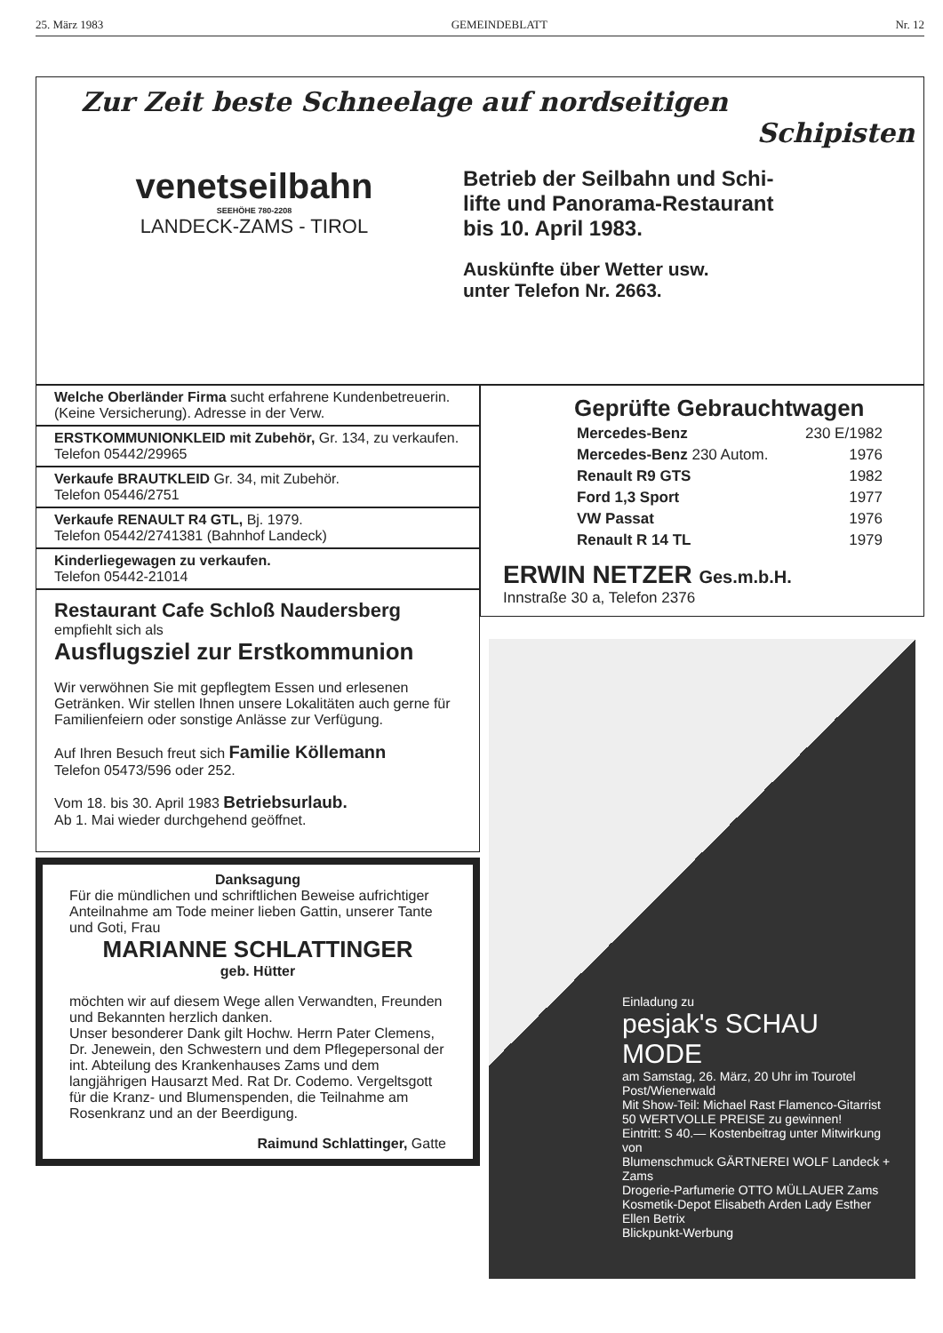25. März 1983 GEMEINDEBLATT Nr. 12
Zur Zeit beste Schneelage auf nordseitigen
Schipisten
venetseilbahn
SEEHÖHE 780-2208
LANDECK-ZAMS - TIROL
Betrieb der Seilbahn und Schi-
lifte und Panorama-Restaurant
bis 10. April 1983.
Auskünfte über Wetter usw.
unter Telefon Nr. 2663.
Welche Oberländer Firma sucht erfahrene Kundenbetreuerin. (Keine Versicherung). Adresse in der Verw.
ERSTKOMMUNIONKLEID mit Zubehör, Gr. 134, zu verkaufen. Telefon 05442/29965
Verkaufe BRAUTKLEID Gr. 34, mit Zubehör.
Telefon 05446/2751
Verkaufe RENAULT R4 GTL, Bj. 1979.
Telefon 05442/2741381 (Bahnhof Landeck)
Kinderliegewagen zu verkaufen.
Telefon 05442-21014
Restaurant Cafe Schloß Naudersberg
empfiehlt sich als
Ausflugsziel zur Erstkommunion
Wir verwöhnen Sie mit gepflegtem Essen und erlesenen Getränken. Wir stellen Ihnen unsere Lokalitäten auch gerne für Familienfeiern oder sonstige Anlässe zur Verfügung.
Auf Ihren Besuch freut sich Familie Köllemann
Telefon 05473/596 oder 252.
Vom 18. bis 30. April 1983 Betriebsurlaub.
Ab 1. Mai wieder durchgehend geöffnet.
Danksagung
Für die mündlichen und schriftlichen Beweise aufrichtiger Anteilnahme am Tode meiner lieben Gattin, unserer Tante und Goti, Frau
MARIANNE SCHLATTINGER
geb. Hütter
möchten wir auf diesem Wege allen Verwandten, Freunden und Bekannten herzlich danken.
Unser besonderer Dank gilt Hochw. Herrn Pater Clemens, Dr. Jenewein, den Schwestern und dem Pflegepersonal der int. Abteilung des Krankenhauses Zams und dem langjährigen Hausarzt Med. Rat Dr. Codemo. Vergeltsgott für die Kranz- und Blumenspenden, die Teilnahme am Rosenkranz und an der Beerdigung.
Raimund Schlattinger, Gatte
Geprüfte Gebrauchtwagen
| Mercedes-Benz | 230 E/1982 |
| Mercedes-Benz 230 Autom. | 1976 |
| Renault R9 GTS | 1982 |
| Ford 1,3 Sport | 1977 |
| VW Passat | 1976 |
| Renault R 14 TL | 1979 |
ERWIN NETZER Ges.m.b.H.
Innstraße 30 a, Telefon 2376
Einladung zu
pesjak's SCHAU MODE
am Samstag, 26. März, 20 Uhr im Tourotel Post/Wienerwald
Mit Show-Teil: Michael Rast Flamenco-Gitarrist
50 WERTVOLLE PREISE zu gewinnen!
Eintritt: S 40.— Kostenbeitrag unter Mitwirkung von
Blumenschmuck GÄRTNEREI WOLF Landeck + Zams
Drogerie-Parfumerie OTTO MÜLLAUER Zams Kosmetik-Depot Elisabeth Arden Lady Esther Ellen Betrix
Blickpunkt-Werbung